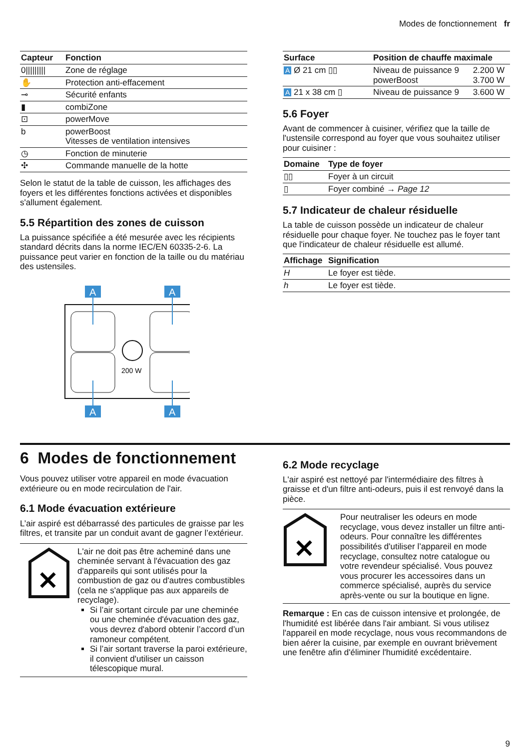Modes de fonctionnement fr
| Capteur | Fonction |
| --- | --- |
| 0///////// | Zone de réglage |
| ✋ | Protection anti-effacement |
| ⊸ | Sécurité enfants |
| ▮ | combiZone |
| ⊡ | powerMove |
| b | powerBoost Vitesses de ventilation intensives |
| ◷ | Fonction de minuterie |
| ✣ | Commande manuelle de la hotte |
Selon le statut de la table de cuisson, les affichages des foyers et les différentes fonctions activées et disponibles s'allument également.
5.5 Répartition des zones de cuisson
La puissance spécifiée a été mesurée avec les récipients standard décrits dans la norme IEC/EN 60335-2-6. La puissance peut varier en fonction de la taille ou du matériau des ustensiles.
200 W
A
A
A
A
| Surface | Position de chauffe maximale | |
| --- | --- | --- |
| A Ø 21 cm ▯▯ | Niveau de puissance 9 powerBoost | 2.200 W 3.700 W |
| A 21 x 38 cm ▯ | Niveau de puissance 9 | 3.600 W |
5.6 Foyer
Avant de commencer à cuisiner, vérifiez que la taille de l'ustensile correspond au foyer que vous souhaitez utiliser pour cuisiner :
| Domaine | Type de foyer |
| --- | --- |
| ▯▯ | Foyer à un circuit |
| ▯ | Foyer combiné → Page 12 |
5.7 Indicateur de chaleur résiduelle
La table de cuisson possède un indicateur de chaleur résiduelle pour chaque foyer. Ne touchez pas le foyer tant que l'indicateur de chaleur résiduelle est allumé.
| Affichage | Signification |
| --- | --- |
| H | Le foyer est tiède. |
| h | Le foyer est tiède. |
6 Modes de fonctionnement
Vous pouvez utiliser votre appareil en mode évacuation extérieure ou en mode recirculation de l'air.
6.1 Mode évacuation extérieure
L’air aspiré est débarrassé des particules de graisse par les filtres, et transite par un conduit avant de gagner l’extérieur.
✕
L'air ne doit pas être acheminé dans une cheminée servant à l'évacuation des gaz d'appareils qui sont utilisés pour la combustion de gaz ou d'autres combustibles (cela ne s'applique pas aux appareils de recyclage).
Si l’air sortant circule par une cheminée ou une cheminée d'évacuation des gaz, vous devrez d'abord obtenir l’accord d’un ramoneur compétent.
Si l’air sortant traverse la paroi extérieure, il convient d'utiliser un caisson télescopique mural.
6.2 Mode recyclage
L'air aspiré est nettoyé par l'intermédiaire des filtres à graisse et d'un filtre anti-odeurs, puis il est renvoyé dans la pièce.
✕
Pour neutraliser les odeurs en mode recyclage, vous devez installer un filtre anti-odeurs. Pour connaître les différentes possibilités d'utiliser l’appareil en mode recyclage, consultez notre catalogue ou votre revendeur spécialisé. Vous pouvez vous procurer les accessoires dans un commerce spécialisé, auprès du service après-vente ou sur la boutique en ligne.
Remarque : En cas de cuisson intensive et prolongée, de l'humidité est libérée dans l'air ambiant. Si vous utilisez l'appareil en mode recyclage, nous vous recommandons de bien aérer la cuisine, par exemple en ouvrant brièvement une fenêtre afin d'éliminer l'humidité excédentaire.
9